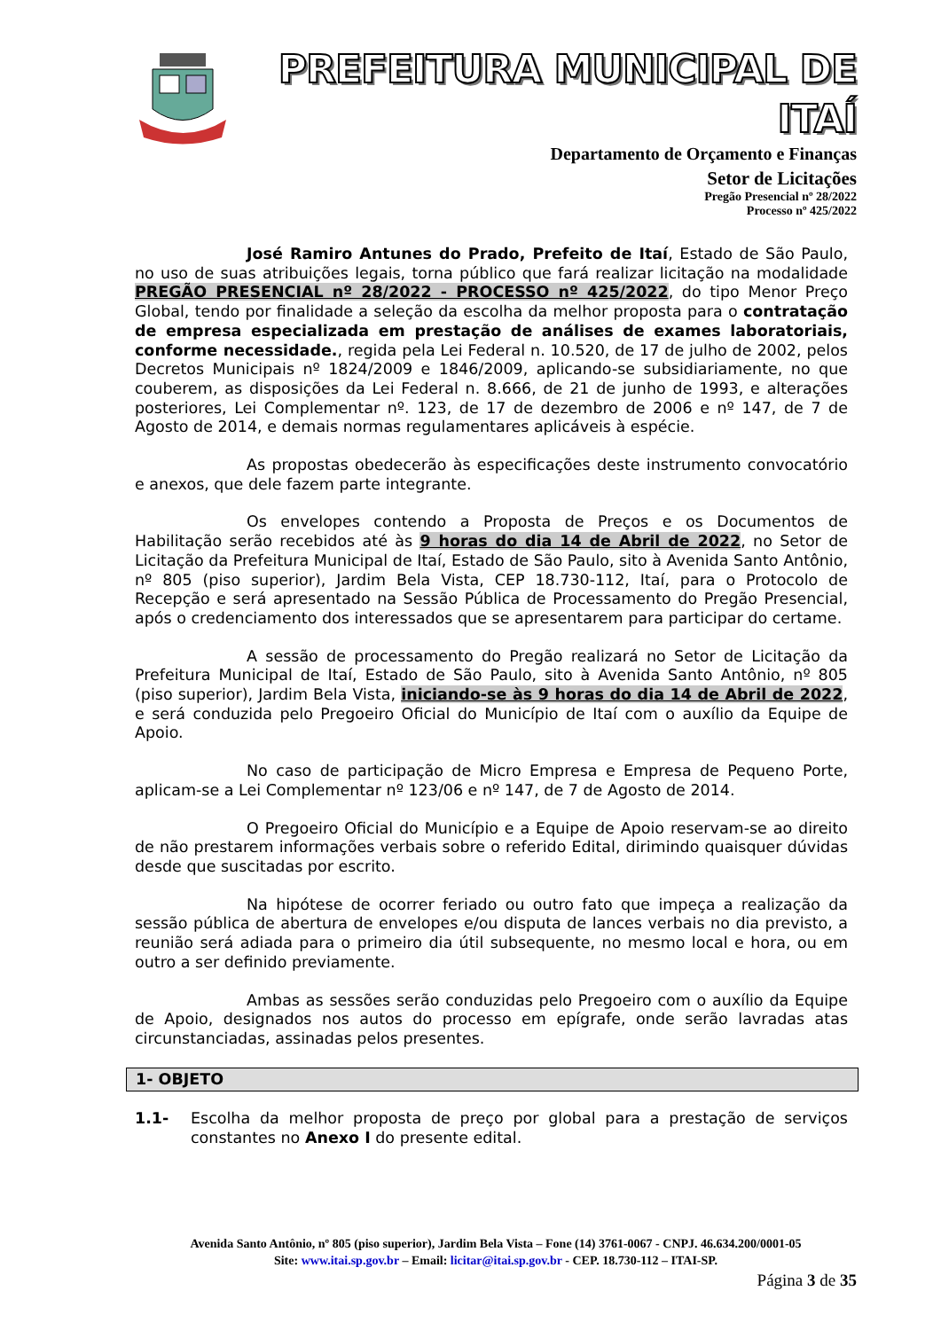PREFEITURA MUNICIPAL DE ITAÍ
Departamento de Orçamento e Finanças
Setor de Licitações
Pregão Presencial nº 28/2022
Processo nº 425/2022
José Ramiro Antunes do Prado, Prefeito de Itaí, Estado de São Paulo, no uso de suas atribuições legais, torna público que fará realizar licitação na modalidade PREGÃO PRESENCIAL nº 28/2022 - PROCESSO nº 425/2022, do tipo Menor Preço Global, tendo por finalidade a seleção da escolha da melhor proposta para o contratação de empresa especializada em prestação de análises de exames laboratoriais, conforme necessidade., regida pela Lei Federal n. 10.520, de 17 de julho de 2002, pelos Decretos Municipais nº 1824/2009 e 1846/2009, aplicando-se subsidiariamente, no que couberem, as disposições da Lei Federal n. 8.666, de 21 de junho de 1993, e alterações posteriores, Lei Complementar nº. 123, de 17 de dezembro de 2006 e nº 147, de 7 de Agosto de 2014, e demais normas regulamentares aplicáveis à espécie.
As propostas obedecerão às especificações deste instrumento convocatório e anexos, que dele fazem parte integrante.
Os envelopes contendo a Proposta de Preços e os Documentos de Habilitação serão recebidos até às 9 horas do dia 14 de Abril de 2022, no Setor de Licitação da Prefeitura Municipal de Itaí, Estado de São Paulo, sito à Avenida Santo Antônio, nº 805 (piso superior), Jardim Bela Vista, CEP 18.730-112, Itaí, para o Protocolo de Recepção e será apresentado na Sessão Pública de Processamento do Pregão Presencial, após o credenciamento dos interessados que se apresentarem para participar do certame.
A sessão de processamento do Pregão realizará no Setor de Licitação da Prefeitura Municipal de Itaí, Estado de São Paulo, sito à Avenida Santo Antônio, nº 805 (piso superior), Jardim Bela Vista, iniciando-se às 9 horas do dia 14 de Abril de 2022, e será conduzida pelo Pregoeiro Oficial do Município de Itaí com o auxílio da Equipe de Apoio.
No caso de participação de Micro Empresa e Empresa de Pequeno Porte, aplicam-se a Lei Complementar nº 123/06 e nº 147, de 7 de Agosto de 2014.
O Pregoeiro Oficial do Município e a Equipe de Apoio reservam-se ao direito de não prestarem informações verbais sobre o referido Edital, dirimindo quaisquer dúvidas desde que suscitadas por escrito.
Na hipótese de ocorrer feriado ou outro fato que impeça a realização da sessão pública de abertura de envelopes e/ou disputa de lances verbais no dia previsto, a reunião será adiada para o primeiro dia útil subsequente, no mesmo local e hora, ou em outro a ser definido previamente.
Ambas as sessões serão conduzidas pelo Pregoeiro com o auxílio da Equipe de Apoio, designados nos autos do processo em epígrafe, onde serão lavradas atas circunstanciadas, assinadas pelos presentes.
1- OBJETO
1.1- Escolha da melhor proposta de preço por global para a prestação de serviços constantes no Anexo I do presente edital.
Avenida Santo Antônio, nº 805 (piso superior), Jardim Bela Vista – Fone (14) 3761-0067 - CNPJ. 46.634.200/0001-05
Site: www.itai.sp.gov.br – Email: licitar@itai.sp.gov.br - CEP. 18.730-112 – ITAI-SP.
Página 3 de 35